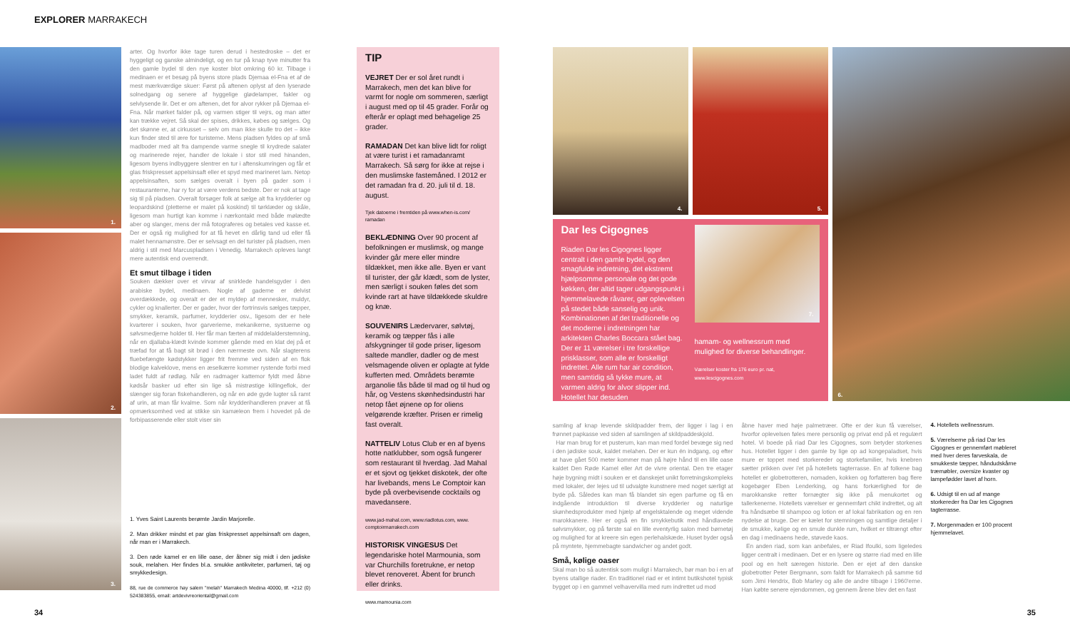EXPLORER MARRAKECH
1.
2.
3.
arter. Og hvorfor ikke tage turen derud i hestedroske – det er hyggeligt og ganske almindeligt, og en tur på knap tyve minutter fra den gamle bydel til den nye koster blot omkring 60 kr. Tilbage i medinaen er et besøg på byens store plads Djemaa el-Fna et af de mest mærkværdige skuer: Først på aftenen oplyst af den lyserøde solnedgang og senere af hyggelige glødelamper, fakler og selvlysende lir. Det er om aftenen, det for alvor rykker på Djemaa el-Fna. Når mørket falder på, og varmen stiger til vejrs, og man atter kan trække vejret. Så skal der spises, drikkes, købes og sælges. Og det skønne er, at cirkusset – selv om man ikke skulle tro det – ikke kun finder sted til ære for turisterne. Mens pladsen fyldes op af små madboder med alt fra dampende varme snegle til krydrede salater og marinerede rejer, handler de lokale i stor stil med hinanden, ligesom byens indbyggere slentrer en tur i aftenskumringen og får et glas friskpresset appelsinsaft eller et spyd med marineret lam. Netop appelsinsaften, som sælges overalt i byen på gader som i restauranterne, har ry for at være verdens bedste. Der er nok at tage sig til på pladsen. Overalt forsøger folk at sælge alt fra krydderier og leopardskind (pletterne er malet på koskind) til tørklæder og skåle, ligesom man hurtigt kan komme i nærkontakt med både mølædte aber og slanger, mens der må fotograferes og betales ved kasse et. Der er også rig mulighed for at få hevet en dårlig tand ud eller få malet hennamønstre. Der er selvsagt en del turister på pladsen, men aldrig i stil med Marcuspladsen i Venedig. Marrakech opleves langt mere autentisk end overrendt.
Et smut tilbage i tiden
Souken dækker over et virvar af snirklede handelsgyder i den arabiske bydel, medinaen. Nogle af gaderne er delvist overdækkede, og overalt er der et myldер af mennesker, muldyr, cykler og knallerter. Der er gader, hvor der fortrinsvis sælges tæpper, smykker, keramik, parfumer, krydderier osv., ligesom der er hele kvarterer i souken, hvor garverierne, mekanikerne, systuerne og sølvsmedjerne holder til. Her får man færten af middelalderstemning, når en djallaba-klædt kvinde kommer gående med en klat dej på et træfad for at få bagt sit brød i den nærmeste ovn. Når slagterens fluebefængte kødstykker ligger frit fremme ved siden af en flok blodige kalveklove, mens en æselkærre kommer rystende forbi med ladet fuldt af rødløg. Når en radmager kattemor fyldt med åbne kødsår basker ud efter sin lige så mistrøstige killingeflok, der slænger sig foran fiskehandleren, og når en øde gyde lugter så ramt af urin, at man får kvalme. Som når krydderihandleren prøver at få opmærksomhed ved at stikke sin kamæleon frem i hovedet på de forbipasserende eller stolt viser sin
1. Yves Saint Laurents berømte Jardin Marjorelle.
2. Man drikker mindst et par glas friskpresset appelsinsaft om dagen, når man er i Marrakech.
3. Den røde kamel er en lille oase, der åbner sig midt i den jødiske souk, melahen. Her findes bl.a. smukke antikviteter, parfumeri, tøj og smykkedesign.
88, rue de commerce hay salem "melah" Marrakech Medina 40000, tlf. +212 (0) 524383855, email: artdevivreoriental@gmail.com
TIP
VEJRET Der er sol året rundt i Marrakech, men det kan blive for varmt for nogle om sommeren, særligt i august med op til 45 grader. Forår og efterår er oplagt med behagelige 25 grader.
RAMADAN Det kan blive lidt for roligt at være turist i et ramadanramt Marrakech. Så sørg for ikke at rejse i den muslimske fastemåned. I 2012 er det ramadan fra d. 20. juli til d. 18. august.
Tjek datoerne i fremtiden på www.when-is.com/ ramadan
BEKLÆDNING Over 90 procent af befolkningen er muslimsk, og mange kvinder går mere eller mindre tildækket, men ikke alle. Byen er vant til turister, der går klædt, som de lyster, men særligt i souken føles det som kvinde rart at have tildækkede skuldre og knæ.
SOUVENIRS Lædervarer, sølvtøj, keramik og tæpper fås i alle afskygninger til gode priser, ligesom saltede mandler, dadler og de mest velsmagende oliven er oplagte at fylde kufferten med. Områdets berømte arganolie fås både til mad og til hud og hår, og Vestens skønhedsindustri har netop fået øjnene op for oliens velgørende kræfter. Prisen er rimelig fast overalt.
NATTELIV Lotus Club er en af byens hotte natklubber, som også fungerer som restaurant til hverdag. Jad Mahal er et sjovt og tjekket diskotek, der ofte har livebands, mens Le Comptoir kan byde på overbevisende cocktails og mavedansere.
www.jad-mahal.com, www.riadlotus.com, www. comptoirmarrakech.com
HISTORISK VINGESUS Det legendariske hotel Marmounia, som var Churchills foretrukne, er netop blevet renoveret. Åbent for brunch eller drinks.
www.mamounia.com
4.
5.
Dar les Cigognes
Riaden Dar les Cigognes ligger centralt i den gamle bydel, og den smagfulde indretning, det ekstremt hjælpsomme personale og det gode køkken, der altid tager udgangspunkt i hjemmelavede råvarer, gør oplevelsen på stedet både sanselig og unik. Kombinationen af det traditionelle og det moderne i indretningen har arkitekten Charles Boccara stået bag. Der er 11 værelser i tre forskellige prisklasser, som alle er forskelligt indrettet. Alle rum har air condition, men samtidig så tykke mure, at varmen aldrig for alvor slipper ind. Hotellet har desuden
7.
hamam- og wellnessrum med mulighed for diverse behandlinger.
Værelser koster fra 176 euro pr. nat, www.lescigognes.com
6.
samling af knap levende skildpadder frem, der ligger i lag i en frønnet papkasse ved siden af samlingen af skildpaddeskjold.
Har man brug for et pusterum, kan man med fordel bevæge sig ned i den jødiske souk, kaldet melahen. Der er kun én indgang, og efter at have gået 500 meter kommer man på højre hånd til en lille oase kaldet Den Røde Kamel eller Art de vivre oriental. Den tre etager høje bygning midt i souken er et danskejet unikt forretningskompleks med lokaler, der lejes ud til udvalgte kunstnere med noget særligt at byde på. Således kan man få blandet sin egen parfume og få en indgående introduktion til diverse krydderier og naturlige skønhedsprodukter med hjælp af engelsktalende og meget vidende marokkanere. Her er også en fin smykkebutik med håndlavede sølvsmykker, og på første sal en lille eventyrlig salon med børnetøj og mulighed for at kreere sin egen perlehalskæde. Huset byder også på myntete, hjemmebagte sandwicher og andet godt.
Små, kølige oaser
Skal man bo så autentisk som muligt i Marrakech, bør man bo i en af byens utallige riader. En traditionel riad er et intimt butikshotel typisk bygget op i en gammel velhavervilla med rum indrettet ud mod
åbne haver med høje palmetræer. Ofte er der kun få værelser, hvorfor oplevelsen føles mere personlig og privat end på et regulært hotel. Vi boede på riad Dar les Cigognes, som betyder storkenes hus. Hotellet ligger i den gamle by lige op ad kongepaladset, hvis mure er toppet med storkereder og storkefamilier, hvis knebren sætter prikken over i'et på hotellets tagterrasse. En af folkene bag hotellet er globetrotteren, nomaden, kokken og forfatteren bag flere kogebøger Eben Lenderking, og hans forkærlighed for de marokkanske retter fornægter sig ikke på menukortet og tallerkenerne. Hotellets værelser er gennemført chikt indrettet, og alt fra håndsæbe til shampoo og lotion er af lokal fabrikation og en ren nydelse at bruge. Der er kælet for stemningen og samtlige detaljer i de smukke, kølige og en smule dunkle rum, hvilket er tiltrængt efter en dag i medinaens hede, støvede kaos.
En anden riad, som kan anbefales, er Riad Ifoulki, som ligeledes ligger centralt i medinaen. Det er en lysere og større riad med en lille pool og en helt særegen historie. Den er ejet af den danske globetrotter Peter Bergmann, som faldt for Marrakech på samme tid som Jimi Hendrix, Bob Marley og alle de andre tilbage i 1960'erne. Han købte senere ejendommen, og gennem årene blev det en fast
4. Hotellets wellnessrum.
5. Værelserne på riad Dar les Cigognes er gennemført møbleret med hver deres farveskala, de smukkeste tæpper, håndudskårne træmøbler, oversize kvaster og lampefødder lavet af horn.
6. Udsigt til en ud af mange storkereder fra Dar les Cigognes tagterrasse.
7. Morgenmaden er 100 procent hjemmelavet.
34 35